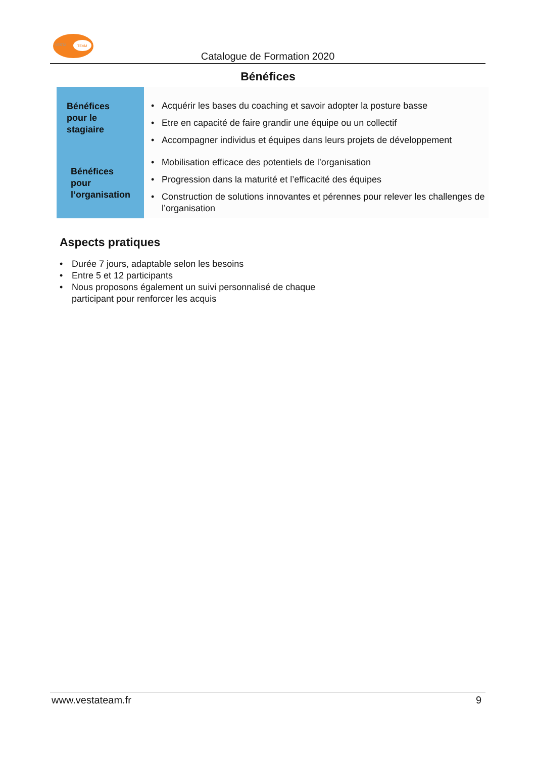VESTA TEAM
Catalogue de Formation 2020
Bénéfices
Bénéfices
pour le
stagiaire
Bénéfices
pour
l’organisation
• Acquérir les bases du coaching et savoir adopter la posture basse
• Etre en capacité de faire grandir une équipe ou un collectif
• Accompagner individus et équipes dans leurs projets de développement
• Mobilisation efficace des potentiels de l’organisation
• Progression dans la maturité et l’efficacité des équipes
• Construction de solutions innovantes et pérennes pour relever les challenges de l’organisation
Aspects pratiques
• Durée 7 jours, adaptable selon les besoins
• Entre 5 et 12 participants
• Nous proposons également un suivi personnalisé de chaque
participant pour renforcer les acquis
www.vestateam.fr 9